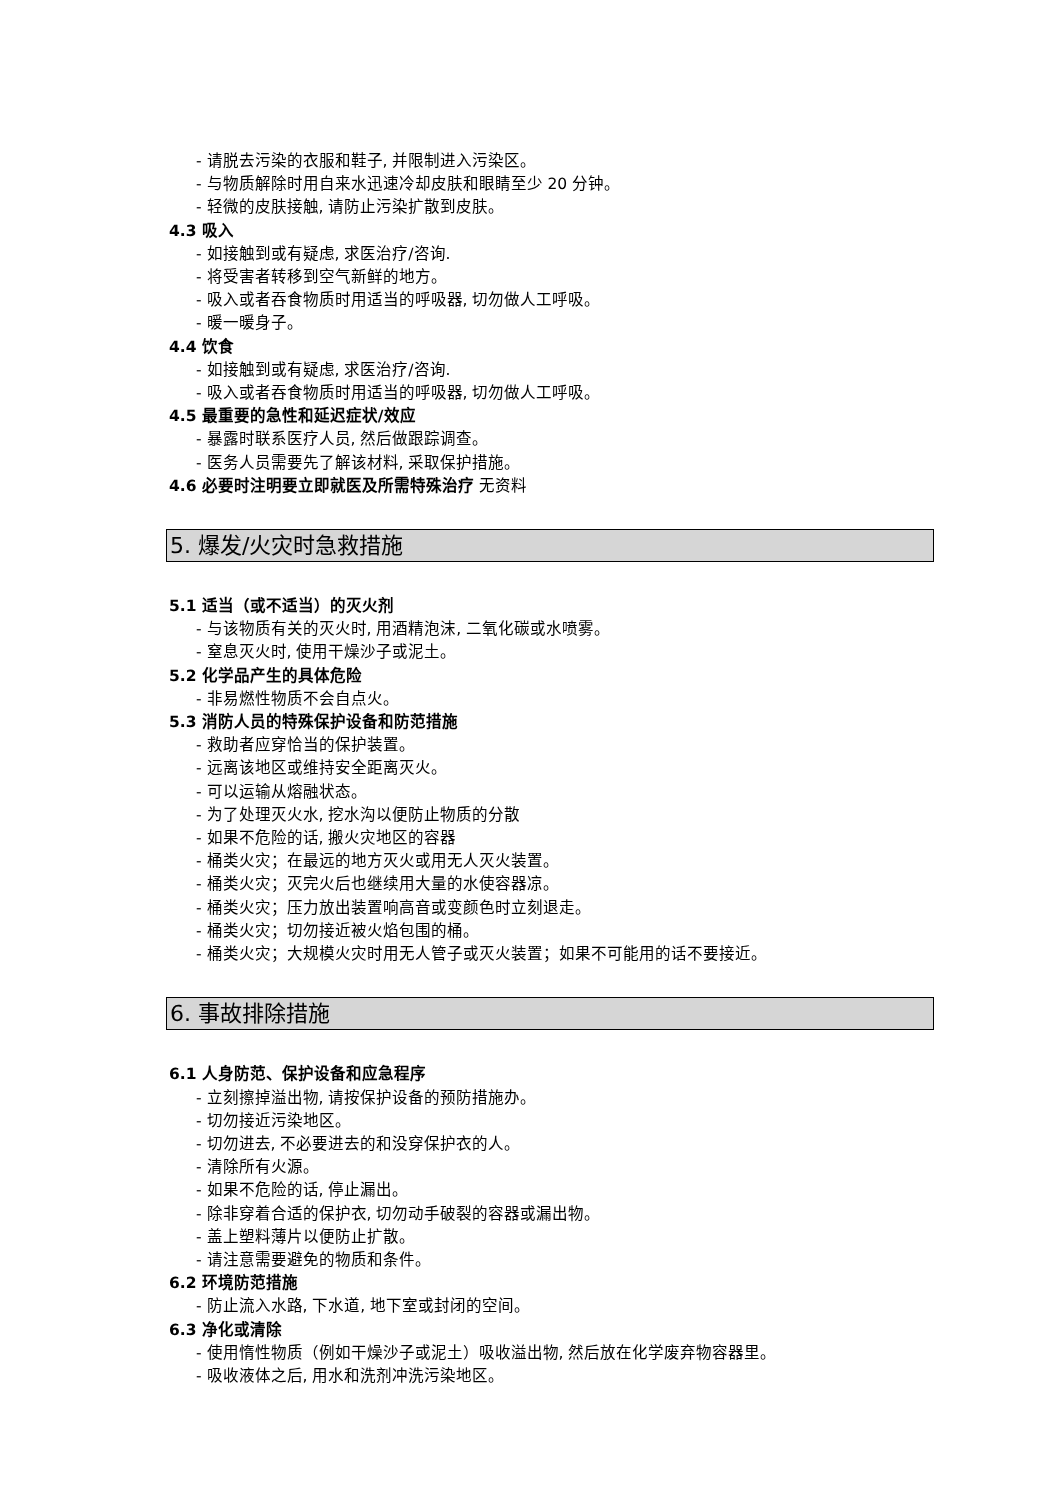- 请脱去污染的衣服和鞋子, 并限制进入污染区。
- 与物质解除时用自来水迅速冷却皮肤和眼睛至少 20 分钟。
- 轻微的皮肤接触, 请防止污染扩散到皮肤。
4.3 吸入
- 如接触到或有疑虑, 求医治疗/咨询.
- 将受害者转移到空气新鲜的地方。
- 吸入或者吞食物质时用适当的呼吸器, 切勿做人工呼吸。
- 暖一暖身子。
4.4 饮食
- 如接触到或有疑虑, 求医治疗/咨询.
- 吸入或者吞食物质时用适当的呼吸器, 切勿做人工呼吸。
4.5 最重要的急性和延迟症状/效应
- 暴露时联系医疗人员, 然后做跟踪调查。
- 医务人员需要先了解该材料, 采取保护措施。
4.6 必要时注明要立即就医及所需特殊治疗 无资料
5. 爆发/火灾时急救措施
5.1 适当（或不适当）的灭火剂
- 与该物质有关的灭火时, 用酒精泡沫, 二氧化碳或水喷雾。
- 窒息灭火时, 使用干燥沙子或泥土。
5.2 化学品产生的具体危险
- 非易燃性物质不会自点火。
5.3 消防人员的特殊保护设备和防范措施
- 救助者应穿恰当的保护装置。
- 远离该地区或维持安全距离灭火。
- 可以运输从熔融状态。
- 为了处理灭火水, 挖水沟以便防止物质的分散
- 如果不危险的话, 搬火灾地区的容器
- 桶类火灾；在最远的地方灭火或用无人灭火装置。
- 桶类火灾；灭完火后也继续用大量的水使容器凉。
- 桶类火灾；压力放出装置响高音或变颜色时立刻退走。
- 桶类火灾；切勿接近被火焰包围的桶。
- 桶类火灾；大规模火灾时用无人管子或灭火装置；如果不可能用的话不要接近。
6. 事故排除措施
6.1 人身防范、保护设备和应急程序
- 立刻擦掉溢出物, 请按保护设备的预防措施办。
- 切勿接近污染地区。
- 切勿进去, 不必要进去的和没穿保护衣的人。
- 清除所有火源。
- 如果不危险的话, 停止漏出。
- 除非穿着合适的保护衣, 切勿动手破裂的容器或漏出物。
- 盖上塑料薄片以便防止扩散。
- 请注意需要避免的物质和条件。
6.2 环境防范措施
- 防止流入水路, 下水道, 地下室或封闭的空间。
6.3 净化或清除
- 使用惰性物质（例如干燥沙子或泥土）吸收溢出物, 然后放在化学废弃物容器里。
- 吸收液体之后, 用水和洗剂冲洗污染地区。